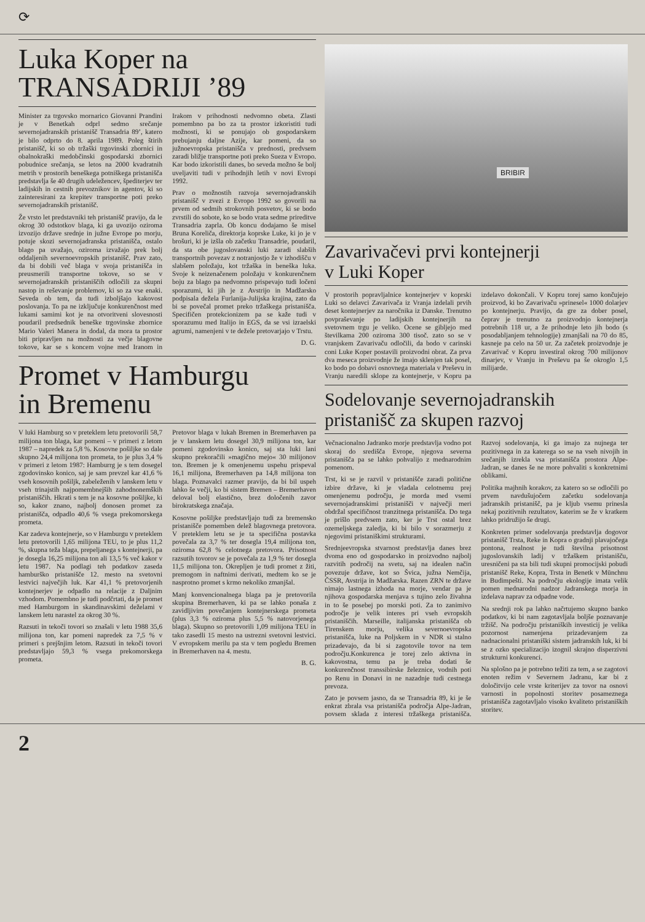⟳
Luka Koper na
TRANSADRIJI ’89
Minister za trgovsko mornarico Giovanni Prandini je v Benetkah odprl sedmo srečanje severnojadranskih pristanišč Transadria 89’, katero je bilo odprto do 8. aprila 1989. Poleg štirih pristanišč, ki so ob tržaški trgovinski zbornici in obalnokraški medobčinski gospodarski zbornici pobudnice srečanja, se letos na 2000 kvadratnih metrih v prostorih beneškega potniškega pristanišča predstavlja še 40 drugih udeležencev, špediterjev ter ladijskih in cestnih prevoznikov in agentov, ki so zainteresirani za krepitev transportne poti preko severnojadranskih pristanišč.
Že vrsto let predstavniki teh pristanišč pravijo, da le okrog 30 odstotkov blaga, ki ga uvozijo oziroma izvozijo države srednje in južne Evrope po morju, potuje skozi severnojadranska pristanišča, ostalo blago pa uvažajo, oziroma izvažajo prek bolj oddaljenih severnoevropskih pristanišč. Prav zato, da bi dobili več blaga v svoja pristanišča in preusmerili transportne tokove, so se v severnojadranskih pristaniščih odločili za skupni nastop in reševanje problemov, ki so za vse enaki. Seveda ob tem, da tudi izboljšajo kakovost poslovanja. To pa ne izključuje konkurenčnost med lukami samimi kot je na otvoritveni slovesnosti poudaril predsednik beneške trgovinske zbornice Mario Valeri Manera in dodal, da mora ta prostor biti pripravljen na možnosti za večje blagovne tokove, kar se s koncem vojne med Iranom in Irakom v prihodnosti nedvomno obeta. Zlasti pomembno pa bo za ta prostor izkoristiti tudi možnosti, ki se ponujajo ob gospodarskem prebujanju daljne Azije, kar pomeni, da so južnoevropska pristanišča v prednosti, predvsem zaradi bližje transportne poti preko Sueza v Evropo. Kar bodo izkoristili danes, bo seveda možno še bolj uveljaviti tudi v prihodnjih letih v novi Evropi 1992.
Prav o možnostih razvoja severnojadranskih pristanišč v zvezi z Evropo 1992 so govorili na prvem od sedmih strokovnih posvetov, ki se bodo zvrstili do sobote, ko se bodo vrata sedme prireditve Transadria zaprla. Ob koncu dodajamo še misel Bruna Koreliča, direktorja koprske Luke, ki jo je v brošuri, ki je izšla ob začetku Transadrie, poudaril, da sta obe jugoslovanski luki zaradi slabših transportnih povezav z notranjostjo že v izhodišču v slabšem položaju, kot tržaška in beneška luka. Svoje k neizenačenem položaju v konkurenčnem boju za blago pa nedvomno prispevajo tudi ločeni sporazumi, ki jih je z Avstrijo in Madžarsko podpisala dežela Furlanija-Julijska krajina, zato da bi se povečal promet preko tržaškega pristanišča. Specifičen protekcionizem pa se kaže tudi v sporazumu med Italijo in EGS, da se vsi izraelski agrumi, namenjeni v te dežele pretovarjajo v Trstu.
D. G.
Promet v Hamburgu
in Bremenu
V luki Hamburg so v preteklem letu pretovorili 58,7 milijona ton blaga, kar pomeni – v primeri z letom 1987 – napredek za 5,8 %. Kosovne pošiljke so dale skupno 24,4 milijona ton prometa, to je plus 3,4 % v primeri z letom 1987: Hamburrg je s tem dosegel zgodovinsko konico, saj je sam prevzel kar 41,6 % vseh kosovnih pošiljk, zabeleženih v lanskem letu v vseh trinajstih najpomembnejših zahodnonemških pristaniščih. Hkrati s tem je na kosovne pošiljke, ki so, kakor znano, najbolj donosen promet za pristanišča, odpadlo 40,6 % vsega prekomorskega prometa.
Kar zadeva kontejnerje, so v Hamburgu v preteklem letu pretovorili 1,65 milijona TEU, to je plus 11,2 %, skupna teža blaga, prepeljanega s kontejnerji, pa je dosegla 16,25 milijona ton ali 13,5 % več kakor v letu 1987. Na podlagi teh podatkov zaseda hamburško pristanišče 12. mesto na svetovni lestvici največjih luk. Kar 41,1 % pretovorjenih kontejnerjev je odpadlo na relacije z Daljnim vzhodom. Pomembno je tudi podčrtati, da je promet med Hamburgom in skandinavskimi deželami v lanskem letu narastel za okrog 30 %.
Razsuti in tekoči tovori so znašali v letu 1988 35,6 milijona ton, kar pomeni napredek za 7,5 % v primeri s prejšnjim letom. Razsuti in tekoči tovori predstavljajo 59,3 % vsega prekomorskega prometa.
Pretovor blaga v lukah Bremen in Bremerhaven pa je v lanskem letu dosegel 30,9 milijona ton, kar pomeni zgodovinsko konico, saj sta luki lani skupno prekoračili »magično mejo« 30 milijonov ton. Bremen je k omenjenemu uspehu prispeval 16,1 milijona, Bremerhaven pa 14,8 milijona ton blaga. Poznavalci razmer pravijo, da bi bil uspeh lahko še večji, ko bi sistem Bremen – Bremerhaven deloval bolj elastično, brez določenih zavor birokratskega značaja.
Kosovne pošiljke predstavljajo tudi za bremensko pristanišče pomemben delež blagovnega pretovora. V preteklem letu se je ta specifična postavka povečala za 3,7 % ter dosegla 19,4 milijona ton, oziroma 62,8 % celotnega pretovora. Prisotnost razsutih tovorov se je povečala za 1,9 % ter dosegla 11,5 milijona ton. Okrepljen je tudi promet z žiti, premogom in naftnimi derivati, medtem ko se je nasprotno promet s krmo nekoliko zmanjšal.
Manj konvencionalnega blaga pa je pretovorila skupina Bremerhaven, ki pa se lahko ponaša z zavidljivim povečanjem kontejnerskega prometa (plus 3,3 % oziroma plus 5,5 % natovorjenega blaga). Skupno so pretovorili 1,09 milijona TEU in tako zasedli 15 mesto na ustrezni svetovni lestvici. V evropskem merilu pa sta v tem pogledu Bremen in Bremerhaven na 4. mestu.
B. G.
BRIBIR
Zavarivačevi prvi kontejnerji
v Luki Koper
V prostorih popravljalnice kontejnerjev v koprski Luki so delavci Zavarivača iz Vranja izdelali prvih deset kontejnerjev za naročnika iz Danske. Trenutno povpraševanje po ladijskih kontejnerjih na svetovnem trgu je veliko. Ocene se gibljejo med številkama 200 oziroma 300 tisoč. zato so se v vranjskem Zavarivaču odločili, da bodo v carinski coni Luke Koper postavili proizvodni obrat. Za prva dva meseca proizvodnje že imajo sklenjen tak posel, ko bodo po dobavi osnovnega materiala v Preševu in Vranju naredili sklope za kontejnerje, v Kopru pa izdelavo dokončali. V Kopru torej samo končujejo proizvod, ki bo Zavarivaču »prinesel« 1000 dolarjev po kontejnerju. Pravijo, da gre za dober posel, čeprav je trenutno za proizvodnjo kontejnerja potrebnih 118 ur, a že prihodnje leto jih bodo (s posodabljanjem tehnologije) zmanjšali na 70 do 85, kasneje pa celo na 50 ur. Za začetek proizvodnje je Zavarivač v Kopru investiral okrog 700 milijonov dinarjev, v Vranju in Preševu pa še okroglo 1,5 milijarde.
Sodelovanje severnojadranskih
pristanišč za skupen razvoj
Večnacionalno Jadranko morje predstavlja vodno pot skoraj do središča Evrope, njegova severna pristanišča pa se lahko pohvalijo z mednarodnim pomenom.
Trst, ki se je razvil v pristanišče zaradi politične izbire države, ki je vladala celotnemu prej omenjenemu področju, je morda med vsemi severnojadranskimi pristanišči v največji meri obdržal specifičnost tranzitnega pristanišča. Do tega je prišlo predvsem zato, ker je Trst ostal brez ozemeljskega zaledja, ki bi bilo v sorazmerju z njegovimi pristaniškimi strukturami.
Srednjeevropska stvarnost predstavlja danes brez dvoma eno od gospodarsko in proizvodno najbolj razvitih področij na svetu, saj na idealen način povezuje države, kot so Švica, južna Nemčija, ČSSR, Avstrija in Madžarska. Razen ZRN te države nimajo lastnega izhoda na morje, vendar pa je njihova gospodarska menjava s tujino zelo živahna in to še posebej po morski poti. Za to zanimivo področje je velik interes pri vseh evropskih pristaniščih. Marseille, italijanska pristanišča ob Tirenskem morju, velika severnoevropska pristanišča, luke na Poljskem in v NDR si stalno prizadevajo, da bi si zagotovile tovor na tem področju.Konkurenca je torej zelo aktivna in kakovostna, temu pa je treba dodati še konkurenčnost transsibirske železnice, vodnih poti po Renu in Donavi in ne nazadnje tudi cestnega prevoza.
Zato je povsem jasno, da se Transadria 89, ki je še enkrat zbrala vsa pristanišča področja Alpe-Jadran, povsem sklada z interesi tržaškega pristanišča. Razvoj sodelovanja, ki ga imajo za nujnega ter pozitivnega in za katerega so se na vseh nivojih in srečanjih izrekla vsa pristanišča prostora Alpe-Jadran, se danes še ne more pohvaliti s konkretnimi oblikami.
Politika majhnih korakov, za katero so se odločili po prvem navdušujočem začetku sodelovanja jadranskih pristanišč, pa je kljub vsemu prinesla nekaj pozitivnih rezultatov, katerim se že v kratkem lahko pridružijo še drugi.
Konkreten primer sodelovanja predstavlja dogovor pristanišč Trsta, Reke in Kopra o gradnji plavajočega pontona, realnost je tudi številna prisotnost jugoslovanskih ladij v tržaškem pristanišču, uresničeni pa sta bili tudi skupni promocijski pobudi pristanišč Reke, Kopra, Trsta in Benetk v Münchnu in Budimpešti. Na področju ekologije imata velik pomen mednarodni nadzor Jadranskega morja in izdelava naprav za odpadne vode.
Na srednji rok pa lahko načrtujemo skupno banko podatkov, ki bi nam zagotavljala boljše poznavanje tržišč. Na področju pristaniških investicij je velika pozornost namenjena prizadevanjem za nadnacionalni pristaniški sistem jadranskih luk, ki bi se z ozko specializacijo izognil skrajno disperzivni strukturni konkurenci.
Na splošno pa je potrebno težiti za tem, a se zagotovi enoten režim v Severnem Jadranu, kar bi z določitvijo cele vrste kriterijev za tovor na osnovi varnosti in popolnosti storitev posameznega pristanišča zagotavljalo visoko kvaliteto pristaniških storitev.
2